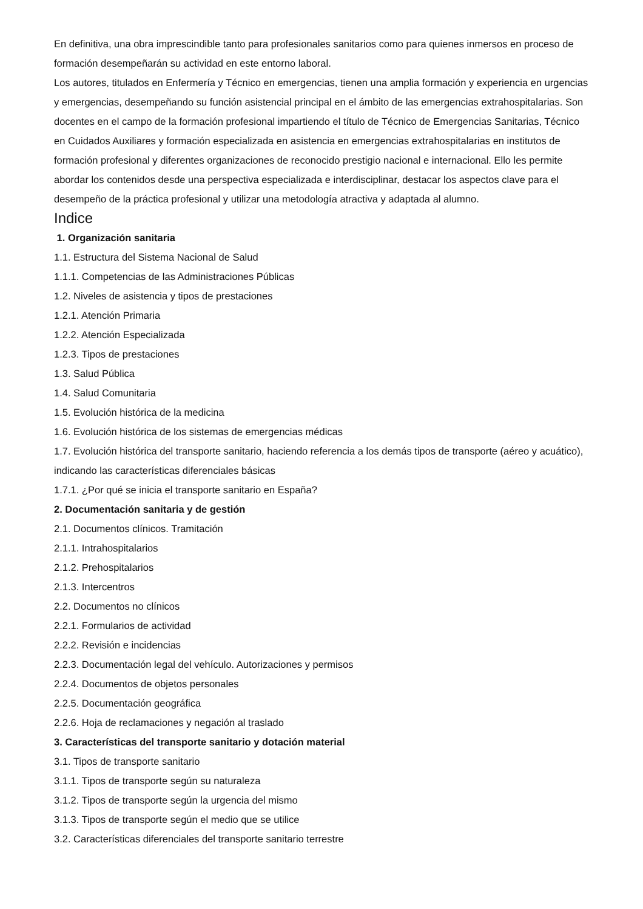En definitiva, una obra imprescindible tanto para profesionales sanitarios como para quienes inmersos en proceso de formación desempeñarán su actividad en este entorno laboral.
Los autores, titulados en Enfermería y Técnico en emergencias, tienen una amplia formación y experiencia en urgencias y emergencias, desempeñando su función asistencial principal en el ámbito de las emergencias extrahospitalarias. Son docentes en el campo de la formación profesional impartiendo el título de Técnico de Emergencias Sanitarias, Técnico en Cuidados Auxiliares y formación especializada en asistencia en emergencias extrahospitalarias en institutos de formación profesional y diferentes organizaciones de reconocido prestigio nacional e internacional. Ello les permite abordar los contenidos desde una perspectiva especializada e interdisciplinar, destacar los aspectos clave para el desempeño de la práctica profesional y utilizar una metodología atractiva y adaptada al alumno.
Indice
1. Organización sanitaria
1.1. Estructura del Sistema Nacional de Salud
1.1.1. Competencias de las Administraciones Públicas
1.2. Niveles de asistencia y tipos de prestaciones
1.2.1. Atención Primaria
1.2.2. Atención Especializada
1.2.3. Tipos de prestaciones
1.3. Salud Pública
1.4. Salud Comunitaria
1.5. Evolución histórica de la medicina
1.6. Evolución histórica de los sistemas de emergencias médicas
1.7. Evolución histórica del transporte sanitario, haciendo referencia a los demás tipos de transporte (aéreo y acuático), indicando las características diferenciales básicas
1.7.1. ¿Por qué se inicia el transporte sanitario en España?
2. Documentación sanitaria y de gestión
2.1. Documentos clínicos. Tramitación
2.1.1. Intrahospitalarios
2.1.2. Prehospitalarios
2.1.3. Intercentros
2.2. Documentos no clínicos
2.2.1. Formularios de actividad
2.2.2. Revisión e incidencias
2.2.3. Documentación legal del vehículo. Autorizaciones y permisos
2.2.4. Documentos de objetos personales
2.2.5. Documentación geográfica
2.2.6. Hoja de reclamaciones y negación al traslado
3. Características del transporte sanitario y dotación material
3.1. Tipos de transporte sanitario
3.1.1. Tipos de transporte según su naturaleza
3.1.2. Tipos de transporte según la urgencia del mismo
3.1.3. Tipos de transporte según el medio que se utilice
3.2. Características diferenciales del transporte sanitario terrestre